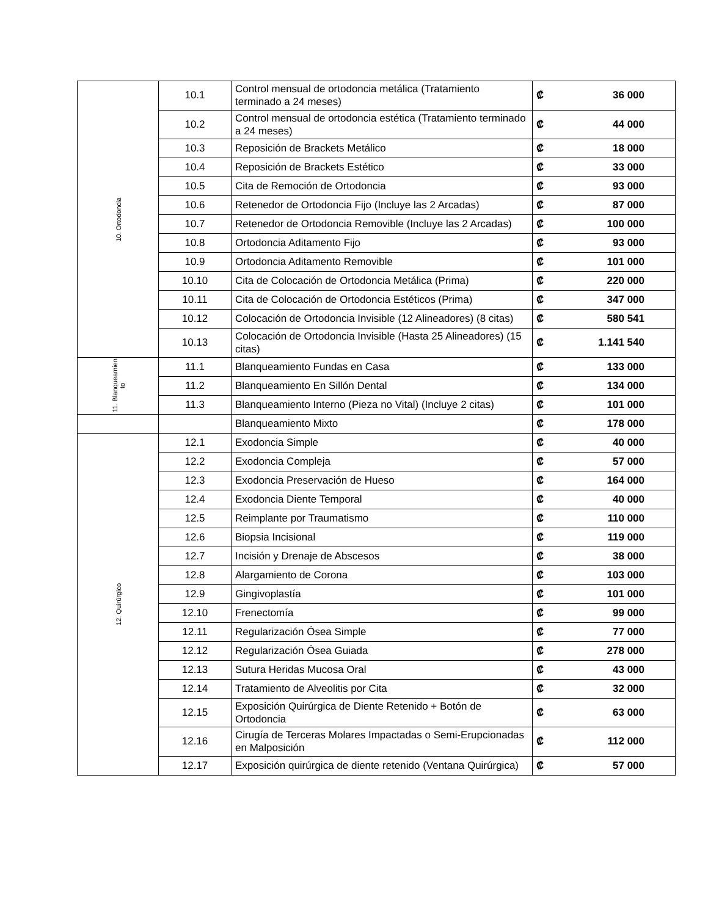| 10. Ortodoncia | 10.1 | Control mensual de ortodoncia metálica (Tratamiento terminado a 24 meses) | ₡ | 36 000 |
| | 10.2 | Control mensual de ortodoncia estética (Tratamiento terminado a 24 meses) | ₡ | 44 000 |
| | 10.3 | Reposición de Brackets Metálico | ₡ | 18 000 |
| | 10.4 | Reposición de Brackets Estético | ₡ | 33 000 |
| | 10.5 | Cita de Remoción de Ortodoncia | ₡ | 93 000 |
| | 10.6 | Retenedor de Ortodoncia Fijo (Incluye las 2 Arcadas) | ₡ | 87 000 |
| | 10.7 | Retenedor de Ortodoncia Removible (Incluye las 2 Arcadas) | ₡ | 100 000 |
| | 10.8 | Ortodoncia Aditamento Fijo | ₡ | 93 000 |
| | 10.9 | Ortodoncia Aditamento Removible | ₡ | 101 000 |
| | 10.10 | Cita de Colocación de Ortodoncia Metálica (Prima) | ₡ | 220 000 |
| | 10.11 | Cita de Colocación de Ortodoncia Estéticos (Prima) | ₡ | 347 000 |
| | 10.12 | Colocación de Ortodoncia Invisible (12 Alineadores) (8 citas) | ₡ | 580 541 |
| | 10.13 | Colocación de Ortodoncia Invisible (Hasta 25 Alineadores) (15 citas) | ₡ | 1.141 540 |
| 11. Blanqueamien to | 11.1 | Blanqueamiento Fundas en Casa | ₡ | 133 000 |
| | 11.2 | Blanqueamiento En Sillón Dental | ₡ | 134 000 |
| | 11.3 | Blanqueamiento Interno (Pieza no Vital) (Incluye 2 citas) | ₡ | 101 000 |
| | | Blanqueamiento Mixto | ₡ | 178 000 |
| 12. Quirúrgico | 12.1 | Exodoncia Simple | ₡ | 40 000 |
| | 12.2 | Exodoncia Compleja | ₡ | 57 000 |
| | 12.3 | Exodoncia Preservación de Hueso | ₡ | 164 000 |
| | 12.4 | Exodoncia Diente Temporal | ₡ | 40 000 |
| | 12.5 | Reimplante por Traumatismo | ₡ | 110 000 |
| | 12.6 | Biopsia Incisional | ₡ | 119 000 |
| | 12.7 | Incisión y Drenaje de Abscesos | ₡ | 38 000 |
| | 12.8 | Alargamiento de Corona | ₡ | 103 000 |
| | 12.9 | Gingivoplastía | ₡ | 101 000 |
| | 12.10 | Frenectomía | ₡ | 99 000 |
| | 12.11 | Regularización Ósea Simple | ₡ | 77 000 |
| | 12.12 | Regularización Ósea Guiada | ₡ | 278 000 |
| | 12.13 | Sutura Heridas Mucosa Oral | ₡ | 43 000 |
| | 12.14 | Tratamiento de Alveolitis por Cita | ₡ | 32 000 |
| | 12.15 | Exposición Quirúrgica de Diente Retenido + Botón de Ortodoncia | ₡ | 63 000 |
| | 12.16 | Cirugía de Terceras Molares Impactadas o Semi-Erupcionadas en Malposición | ₡ | 112 000 |
| | 12.17 | Exposición quirúrgica de diente retenido (Ventana Quirúrgica) | ₡ | 57 000 |